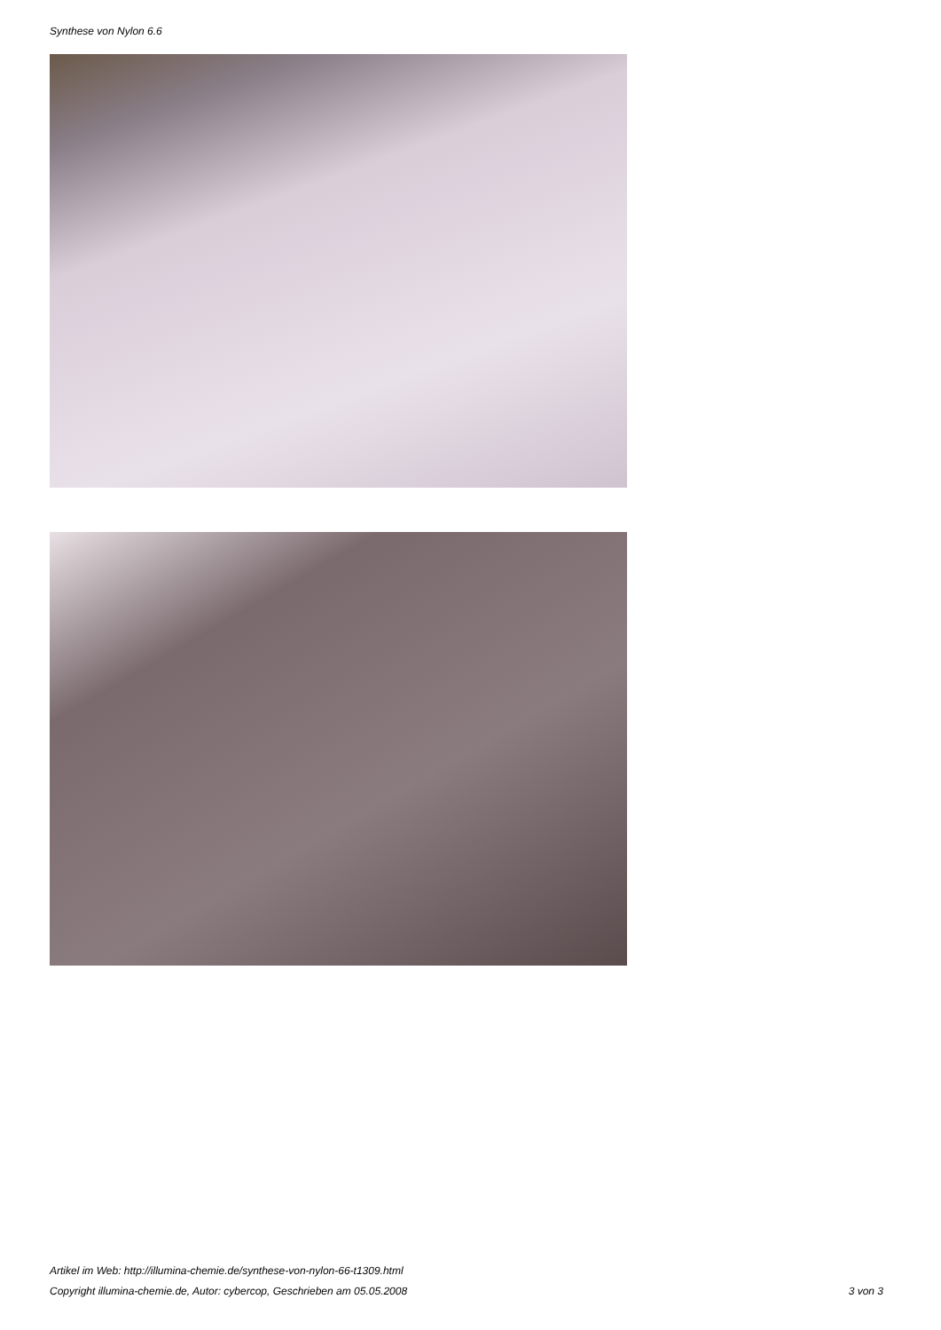Synthese von Nylon 6.6
Artikel im Web: http://illumina-chemie.de/synthese-von-nylon-66-t1309.html
Copyright illumina-chemie.de, Autor: cybercop, Geschrieben am 05.05.2008 3 von 3